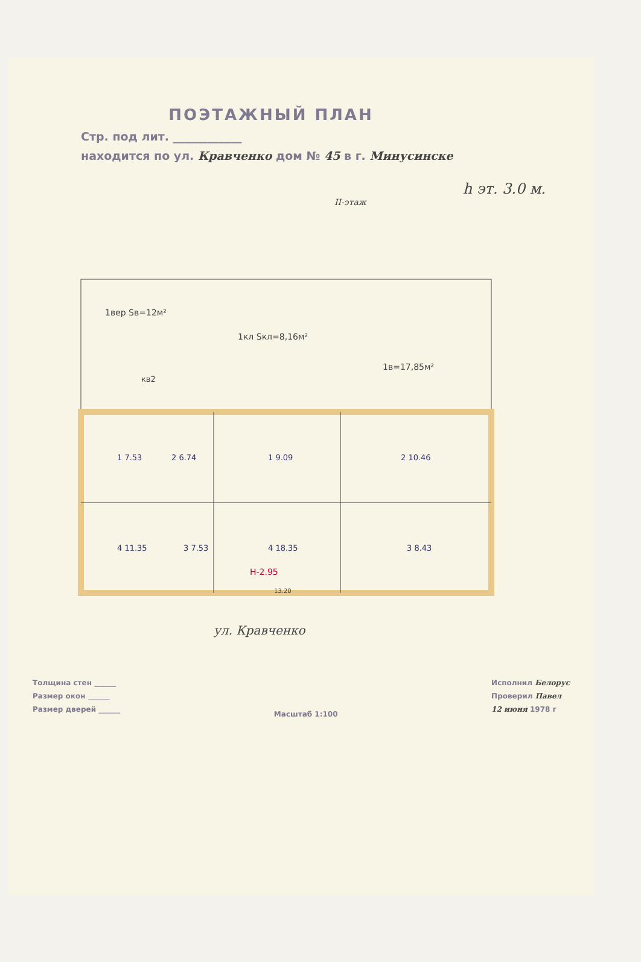ПОЭТАЖНЫЙ ПЛАН
Стр. под лит. ____________
находится по ул. Кравченко дом № 45 в г. Минусинске
h эт. 3.0 м.
II-этаж
1вер Sв=12м²
1кл Sкл=8,16м²
1в=17,85м²
кв2
1 7.53
2 6.74
1 9.09
2 10.46
4 11.35
3 7.53
4 18.35
3 8.43
Н-2.95
13.20
ул. Кравченко
Толщина стен ______
Размер окон ______
Размер дверей ______
Масштаб 1:100
Исполнил Белорус
Проверил Павел
12 июня 1978 г